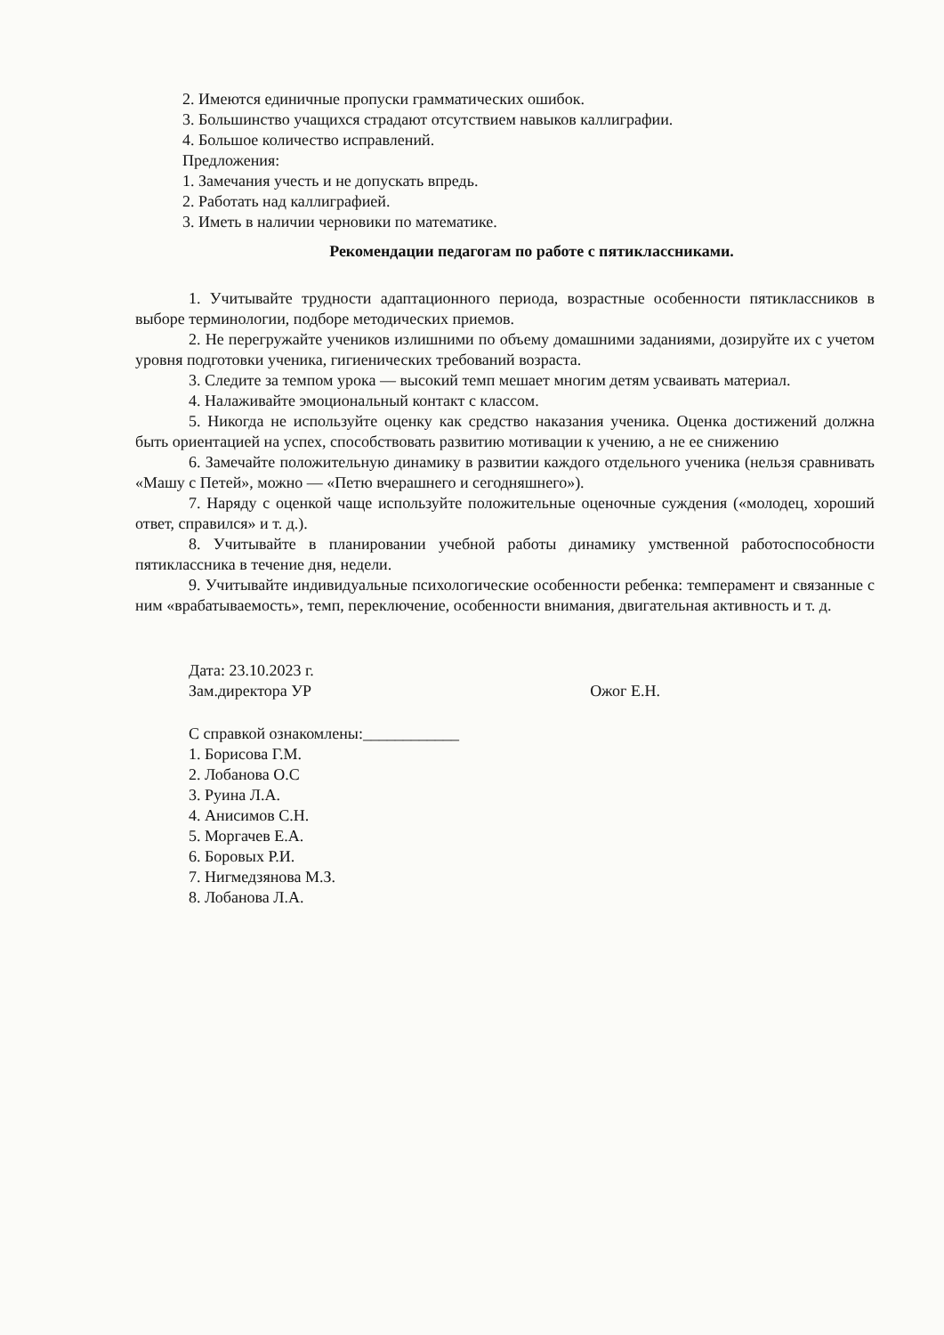2. Имеются единичные пропуски грамматических ошибок.
3. Большинство учащихся страдают отсутствием навыков каллиграфии.
4. Большое количество исправлений.
Предложения:
1. Замечания учесть и не допускать впредь.
2. Работать над каллиграфией.
3. Иметь в наличии черновики по математике.
Рекомендации педагогам по работе с пятиклассниками.
1. Учитывайте трудности адаптационного периода, возрастные особенности пятиклассников в выборе терминологии, подборе методических приемов.
2. Не перегружайте учеников излишними по объему домашними заданиями, дозируйте их с учетом уровня подготовки ученика, гигиенических требований возраста.
3. Следите за темпом урока — высокий темп мешает многим детям усваивать материал.
4. Налаживайте эмоциональный контакт с классом.
5. Никогда не используйте оценку как средство наказания ученика. Оценка достижений должна быть ориентацией на успех, способствовать развитию мотивации к учению, а не ее снижению
6. Замечайте положительную динамику в развитии каждого отдельного ученика (нельзя сравнивать «Машу с Петей», можно — «Петю вчерашнего и сегодняшнего»).
7. Наряду с оценкой чаще используйте положительные оценочные суждения («молодец, хороший ответ, справился» и т. д.).
8. Учитывайте в планировании учебной работы динамику умственной работоспособности пятиклассника в течение дня, недели.
9. Учитывайте индивидуальные психологические особенности ребенка: темперамент и связанные с ним «врабатываемость», темп, переключение, особенности внимания, двигательная активность и т. д.
Дата: 23.10.2023 г.
Зам.директора УР Ожог Е.Н.
С справкой ознакомлены:____________
1. Борисова Г.М.
2. Лобанова О.С
3. Руина Л.А.
4. Анисимов С.Н.
5. Моргачев Е.А.
6. Боровых Р.И.
7. Нигмедзянова М.З.
8. Лобанова Л.А.